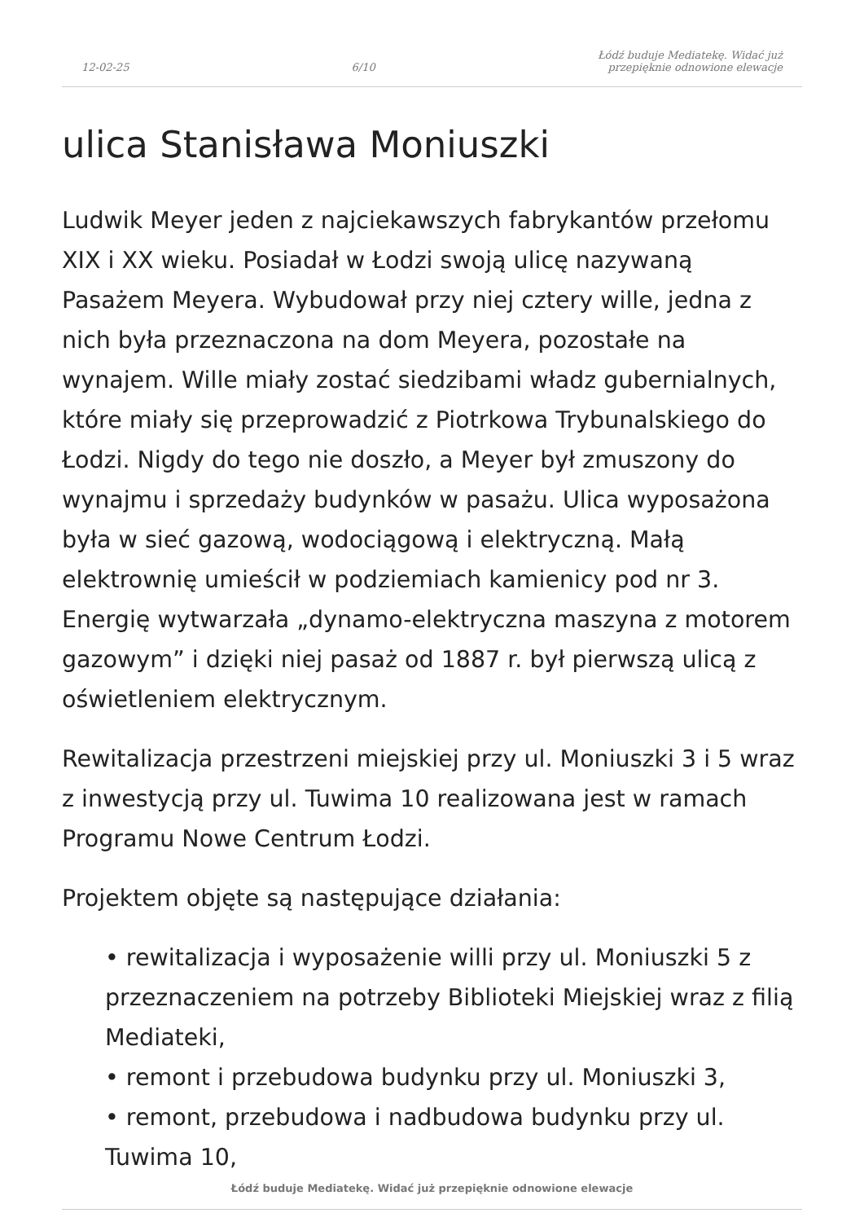12-02-25 6/10 Łódź buduje Mediatekę. Widać już
przepięknie odnowione elewacje
ulica Stanisława Moniuszki
Ludwik Meyer jeden z najciekawszych fabrykantów przełomu XIX i XX wieku. Posiadał w Łodzi swoją ulicę nazywaną Pasażem Meyera. Wybudował przy niej cztery wille, jedna z nich była przeznaczona na dom Meyera, pozostałe na wynajem. Wille miały zostać siedzibami władz gubernialnych, które miały się przeprowadzić z Piotrkowa Trybunalskiego do Łodzi. Nigdy do tego nie doszło, a Meyer był zmuszony do wynajmu i sprzedaży budynków w pasażu. Ulica wyposażona była w sieć gazową, wodociągową i elektryczną. Małą elektrownię umieścił w podziemiach kamienicy pod nr 3. Energię wytwarzała „dynamo-elektryczna maszyna z motorem gazowym” i dzięki niej pasaż od 1887 r. był pierwszą ulicą z oświetleniem elektrycznym.
Rewitalizacja przestrzeni miejskiej przy ul. Moniuszki 3 i 5 wraz z inwestycją przy ul. Tuwima 10 realizowana jest w ramach Programu Nowe Centrum Łodzi.
Projektem objęte są następujące działania:
• rewitalizacja i wyposażenie willi przy ul. Moniuszki 5 z przeznaczeniem na potrzeby Biblioteki Miejskiej wraz z filią Mediateki,
• remont i przebudowa budynku przy ul. Moniuszki 3,
• remont, przebudowa i nadbudowa budynku przy ul. Tuwima 10,
Łódź buduje Mediatekę. Widać już przepięknie odnowione elewacje